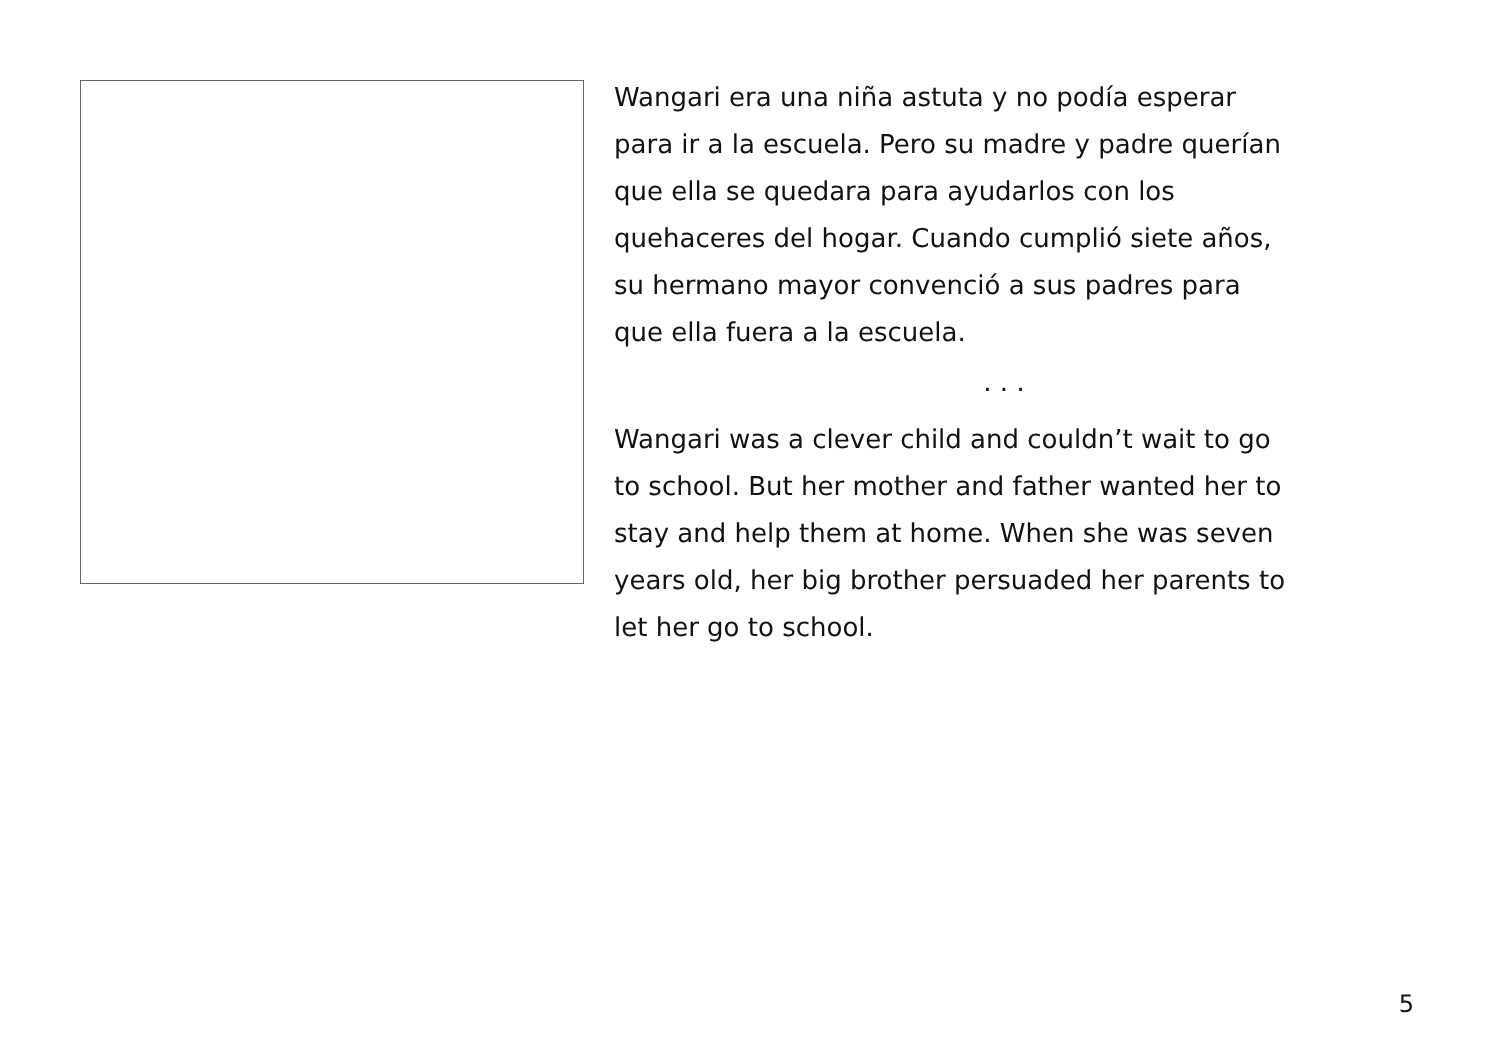Wangari era una niña astuta y no podía esperar
para ir a la escuela. Pero su madre y padre querían
que ella se quedara para ayudarlos con los
quehaceres del hogar. Cuando cumplió siete años,
su hermano mayor convenció a sus padres para
que ella fuera a la escuela.
. . .
Wangari was a clever child and couldn’t wait to go
to school. But her mother and father wanted her to
stay and help them at home. When she was seven
years old, her big brother persuaded her parents to
let her go to school.
5